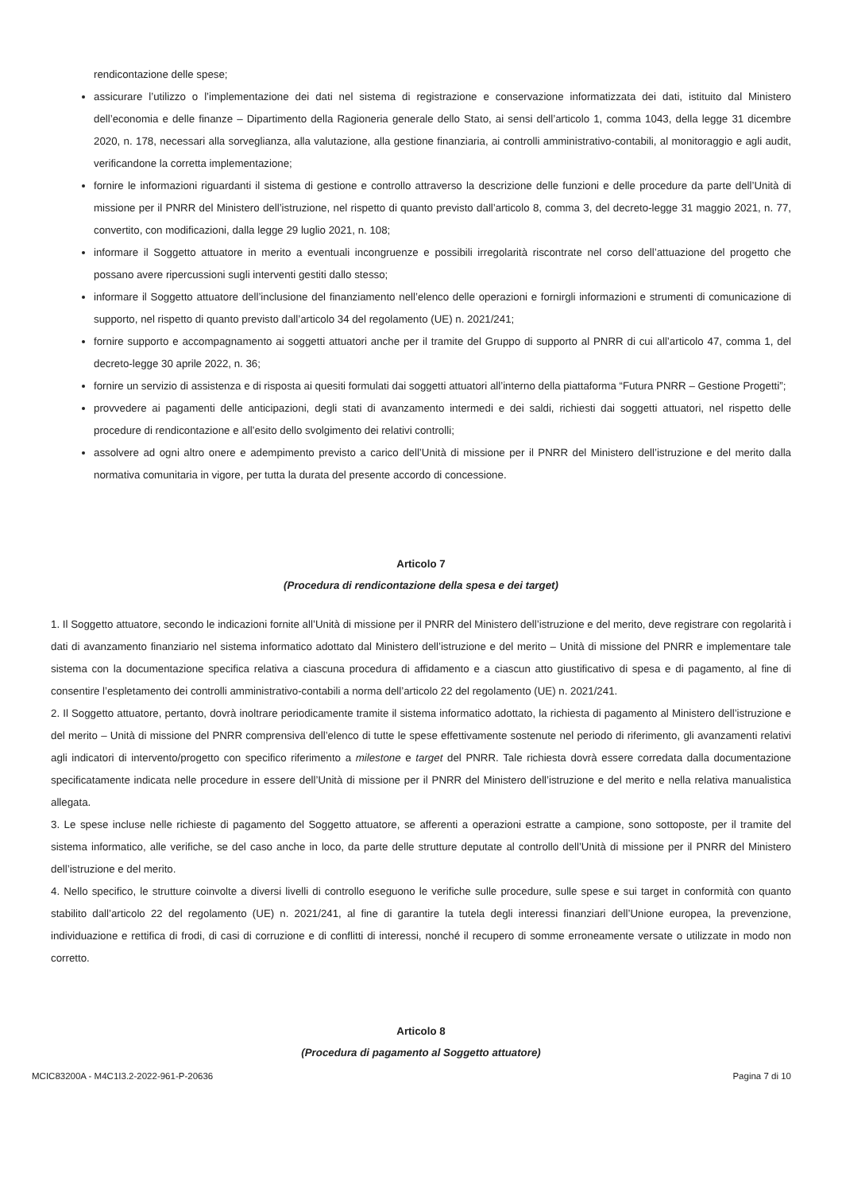rendicontazione delle spese;
assicurare l’utilizzo o l’implementazione dei dati nel sistema di registrazione e conservazione informatizzata dei dati, istituito dal Ministero dell’economia e delle finanze – Dipartimento della Ragioneria generale dello Stato, ai sensi dell’articolo 1, comma 1043, della legge 31 dicembre 2020, n. 178, necessari alla sorveglianza, alla valutazione, alla gestione finanziaria, ai controlli amministrativo-contabili, al monitoraggio e agli audit, verificandone la corretta implementazione;
fornire le informazioni riguardanti il sistema di gestione e controllo attraverso la descrizione delle funzioni e delle procedure da parte dell’Unità di missione per il PNRR del Ministero dell’istruzione, nel rispetto di quanto previsto dall’articolo 8, comma 3, del decreto-legge 31 maggio 2021, n. 77, convertito, con modificazioni, dalla legge 29 luglio 2021, n. 108;
informare il Soggetto attuatore in merito a eventuali incongruenze e possibili irregolarità riscontrate nel corso dell’attuazione del progetto che possano avere ripercussioni sugli interventi gestiti dallo stesso;
informare il Soggetto attuatore dell’inclusione del finanziamento nell’elenco delle operazioni e fornirgli informazioni e strumenti di comunicazione di supporto, nel rispetto di quanto previsto dall’articolo 34 del regolamento (UE) n. 2021/241;
fornire supporto e accompagnamento ai soggetti attuatori anche per il tramite del Gruppo di supporto al PNRR di cui all’articolo 47, comma 1, del decreto-legge 30 aprile 2022, n. 36;
fornire un servizio di assistenza e di risposta ai quesiti formulati dai soggetti attuatori all’interno della piattaforma “Futura PNRR – Gestione Progetti”;
provvedere ai pagamenti delle anticipazioni, degli stati di avanzamento intermedi e dei saldi, richiesti dai soggetti attuatori, nel rispetto delle procedure di rendicontazione e all’esito dello svolgimento dei relativi controlli;
assolvere ad ogni altro onere e adempimento previsto a carico dell’Unità di missione per il PNRR del Ministero dell’istruzione e del merito dalla normativa comunitaria in vigore, per tutta la durata del presente accordo di concessione.
Articolo 7
(Procedura di rendicontazione della spesa e dei target)
1. Il Soggetto attuatore, secondo le indicazioni fornite all’Unità di missione per il PNRR del Ministero dell’istruzione e del merito, deve registrare con regolarità i dati di avanzamento finanziario nel sistema informatico adottato dal Ministero dell’istruzione e del merito – Unità di missione del PNRR e implementare tale sistema con la documentazione specifica relativa a ciascuna procedura di affidamento e a ciascun atto giustificativo di spesa e di pagamento, al fine di consentire l’espletamento dei controlli amministrativo-contabili a norma dell’articolo 22 del regolamento (UE) n. 2021/241.
2. Il Soggetto attuatore, pertanto, dovrà inoltrare periodicamente tramite il sistema informatico adottato, la richiesta di pagamento al Ministero dell’istruzione e del merito – Unità di missione del PNRR comprensiva dell’elenco di tutte le spese effettivamente sostenute nel periodo di riferimento, gli avanzamenti relativi agli indicatori di intervento/progetto con specifico riferimento a milestone e target del PNRR. Tale richiesta dovrà essere corredata dalla documentazione specificatamente indicata nelle procedure in essere dell’Unità di missione per il PNRR del Ministero dell’istruzione e del merito e nella relativa manualistica allegata.
3. Le spese incluse nelle richieste di pagamento del Soggetto attuatore, se afferenti a operazioni estratte a campione, sono sottoposte, per il tramite del sistema informatico, alle verifiche, se del caso anche in loco, da parte delle strutture deputate al controllo dell’Unità di missione per il PNRR del Ministero dell’istruzione e del merito.
4. Nello specifico, le strutture coinvolte a diversi livelli di controllo eseguono le verifiche sulle procedure, sulle spese e sui target in conformità con quanto stabilito dall’articolo 22 del regolamento (UE) n. 2021/241, al fine di garantire la tutela degli interessi finanziari dell’Unione europea, la prevenzione, individuazione e rettifica di frodi, di casi di corruzione e di conflitti di interessi, nonché il recupero di somme erroneamente versate o utilizzate in modo non corretto.
Articolo 8
(Procedura di pagamento al Soggetto attuatore)
MCIC83200A - M4C1I3.2-2022-961-P-20636 Pagina 7 di 10